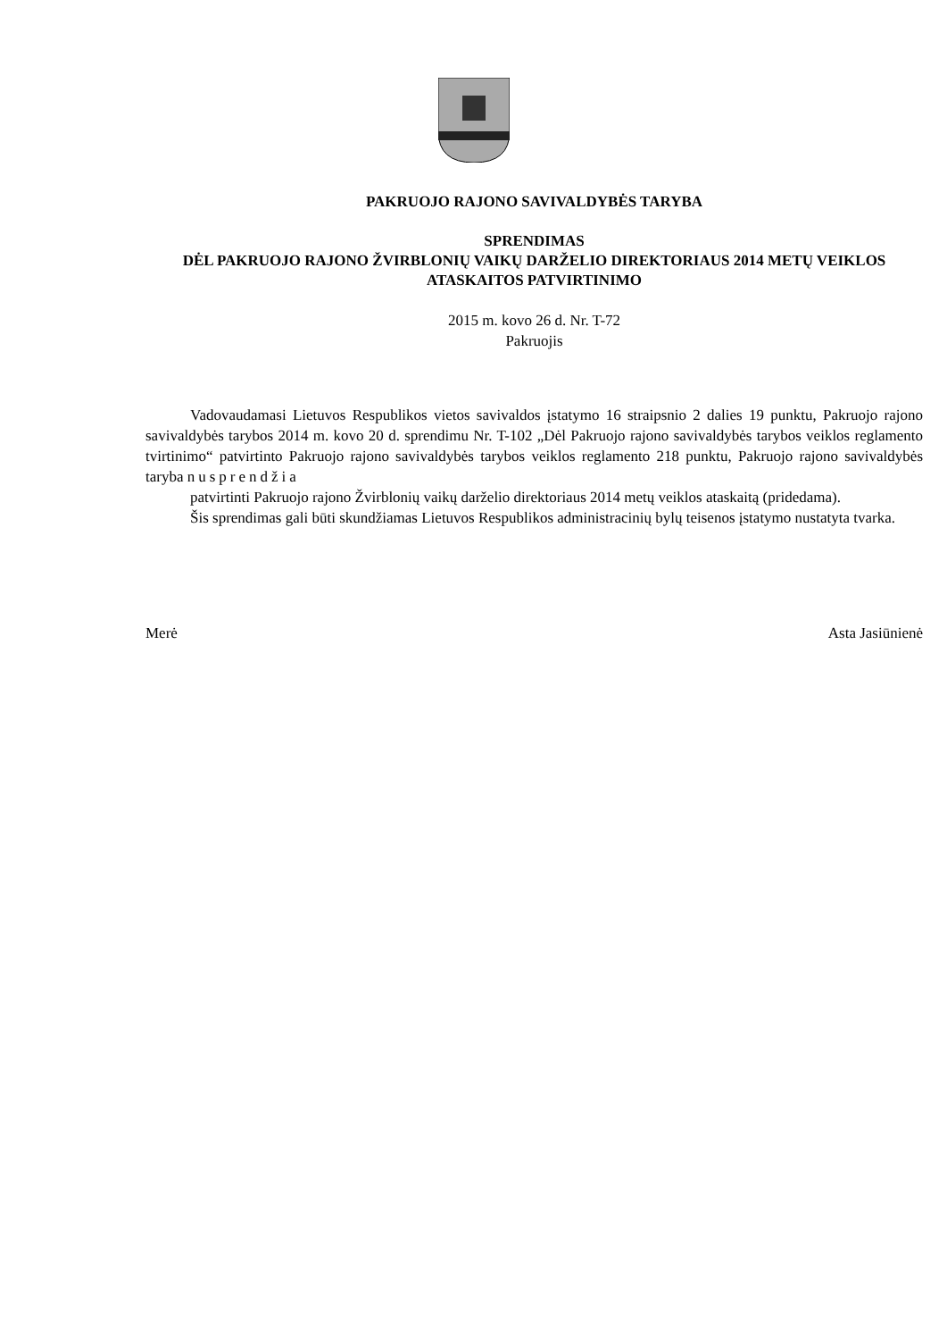PAKRUOJO RAJONO SAVIVALDYBĖS TARYBA
SPRENDIMAS
DĖL PAKRUOJO RAJONO ŽVIRBLONIŲ VAIKŲ DARŽELIO DIREKTORIAUS 2014 METŲ VEIKLOS ATASKAITOS PATVIRTINIMO
2015 m. kovo 26 d. Nr. T-72
Pakruojis
Vadovaudamasi Lietuvos Respublikos vietos savivaldos įstatymo 16 straipsnio 2 dalies 19 punktu, Pakruojo rajono savivaldybės tarybos 2014 m. kovo 20 d. sprendimu Nr. T-102 „Dėl Pakruojo rajono savivaldybės tarybos veiklos reglamento tvirtinimo“ patvirtinto Pakruojo rajono savivaldybės tarybos veiklos reglamento 218 punktu, Pakruojo rajono savivaldybės taryba nusprendžia
patvirtinti Pakruojo rajono Žvirblonių vaikų darželio direktoriaus 2014 metų veiklos ataskaitą (pridedama).
Šis sprendimas gali būti skundžiamas Lietuvos Respublikos administracinių bylų teisenos įstatymo nustatyta tvarka.
Merė Asta Jasiūnienė